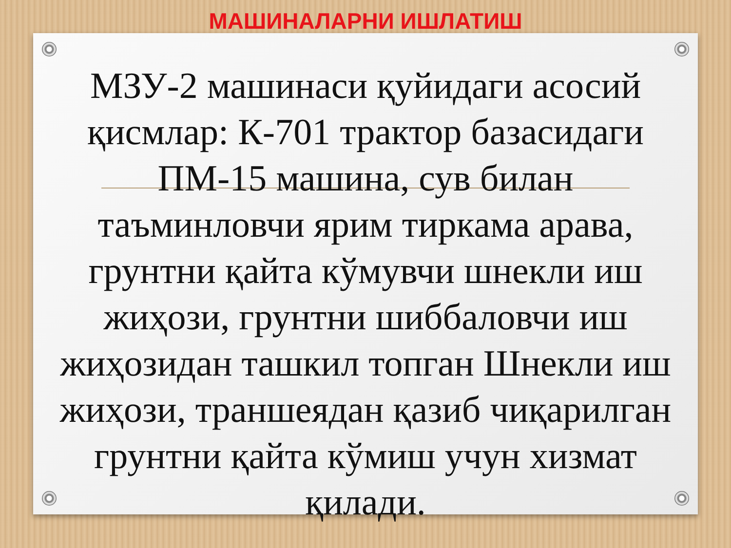МАШИНАЛАРНИ ИШЛАТИШ
МЗУ-2 машинаси қуйидаги асосий қисмлар: К-701 трактор базасидаги ПМ-15 машина, сув билан
таъминловчи ярим тиркама арава, грунтни қайта кўмувчи шнекли иш жиҳози, грунтни шиббаловчи иш жиҳозидан ташкил топган Шнекли иш жиҳози, траншеядан қазиб чиқарилган грунтни қайта кўмиш учун хизмат қилади.